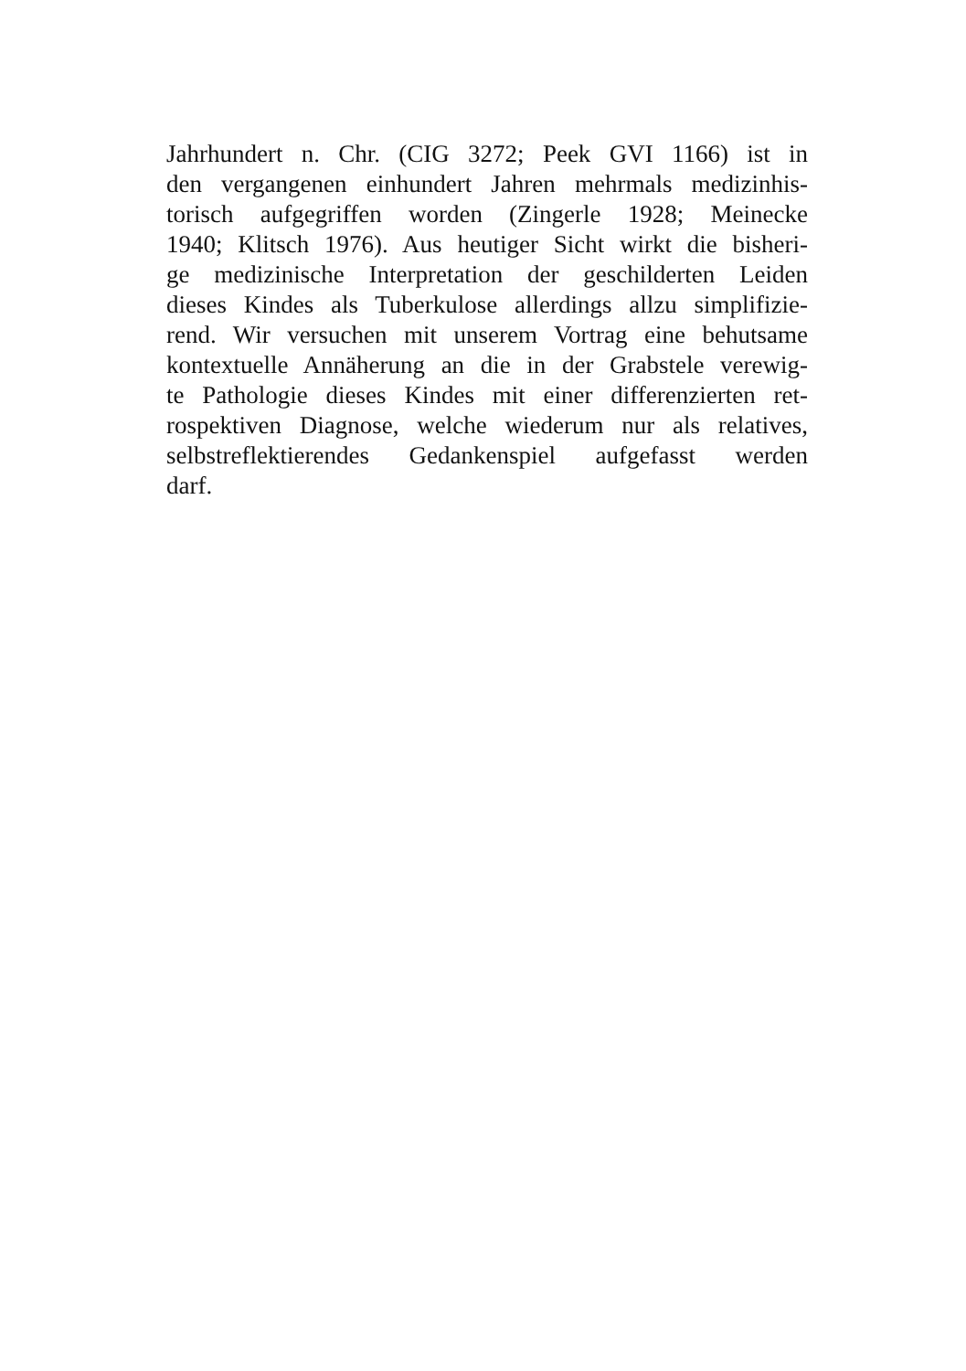Jahrhundert n. Chr. (CIG 3272; Peek GVI 1166) ist in
den vergangenen einhundert Jahren mehrmals medizinhis-
torisch aufgegriffen worden (Zingerle 1928; Meinecke
1940; Klitsch 1976). Aus heutiger Sicht wirkt die bisheri-
ge medizinische Interpretation der geschilderten Leiden
dieses Kindes als Tuberkulose allerdings allzu simplifizie-
rend. Wir versuchen mit unserem Vortrag eine behutsame
kontextuelle Annäherung an die in der Grabstele verewig-
te Pathologie dieses Kindes mit einer differenzierten ret-
rospektiven Diagnose, welche wiederum nur als relatives,
selbstreflektierendes Gedankenspiel aufgefasst werden
darf.